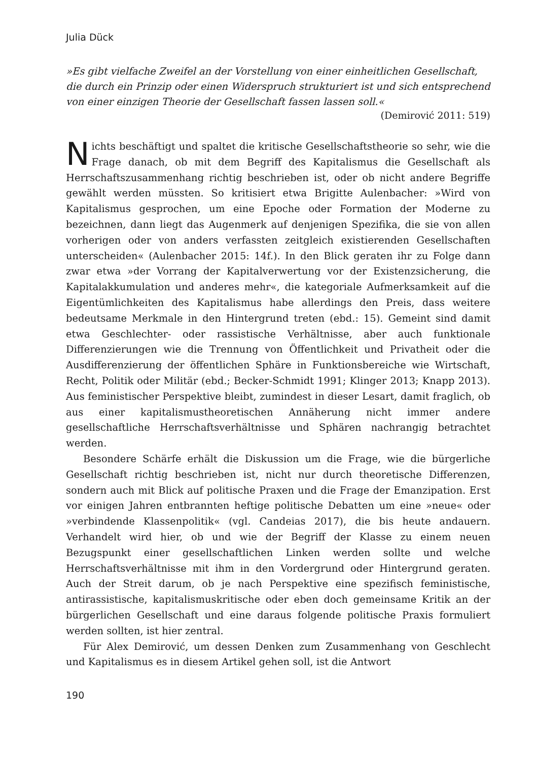Julia Dück
»Es gibt vielfache Zweifel an der Vorstellung von einer einheitlichen Gesellschaft, die durch ein Prinzip oder einen Widerspruch strukturiert ist und sich entsprechend von einer einzigen Theorie der Gesellschaft fassen lassen soll.«
(Demirović 2011: 519)
Nichts beschäftigt und spaltet die kritische Gesellschaftstheorie so sehr, wie die Frage danach, ob mit dem Begriff des Kapitalismus die Gesellschaft als Herrschaftszusammenhang richtig beschrieben ist, oder ob nicht andere Begriffe gewählt werden müssten. So kritisiert etwa Brigitte Aulenbacher: »Wird von Kapitalismus gesprochen, um eine Epoche oder Formation der Moderne zu bezeichnen, dann liegt das Augenmerk auf denjenigen Spezifika, die sie von allen vorherigen oder von anders verfassten zeitgleich existierenden Gesellschaften unterscheiden« (Aulenbacher 2015: 14f.). In den Blick geraten ihr zu Folge dann zwar etwa »der Vorrang der Kapitalverwertung vor der Existenzsicherung, die Kapitalakkumulation und anderes mehr«, die kategoriale Aufmerksamkeit auf die Eigentümlichkeiten des Kapitalismus habe allerdings den Preis, dass weitere bedeutsame Merkmale in den Hintergrund treten (ebd.: 15). Gemeint sind damit etwa Geschlechter- oder rassistische Verhältnisse, aber auch funktionale Differenzierungen wie die Trennung von Öffentlichkeit und Privatheit oder die Ausdifferenzierung der öffentlichen Sphäre in Funktionsbereiche wie Wirtschaft, Recht, Politik oder Militär (ebd.; Becker-Schmidt 1991; Klinger 2013; Knapp 2013). Aus feministischer Perspektive bleibt, zumindest in dieser Lesart, damit fraglich, ob aus einer kapitalismustheoretischen Annäherung nicht immer andere gesellschaftliche Herrschaftsverhältnisse und Sphären nachrangig betrachtet werden.
Besondere Schärfe erhält die Diskussion um die Frage, wie die bürgerliche Gesellschaft richtig beschrieben ist, nicht nur durch theoretische Differenzen, sondern auch mit Blick auf politische Praxen und die Frage der Emanzipation. Erst vor einigen Jahren entbrannten heftige politische Debatten um eine »neue« oder »verbindende Klassenpolitik« (vgl. Candeias 2017), die bis heute andauern. Verhandelt wird hier, ob und wie der Begriff der Klasse zu einem neuen Bezugspunkt einer gesellschaftlichen Linken werden sollte und welche Herrschaftsverhältnisse mit ihm in den Vordergrund oder Hintergrund geraten. Auch der Streit darum, ob je nach Perspektive eine spezifisch feministische, antirassistische, kapitalismuskritische oder eben doch gemeinsame Kritik an der bürgerlichen Gesellschaft und eine daraus folgende politische Praxis formuliert werden sollten, ist hier zentral.
Für Alex Demirović, um dessen Denken zum Zusammenhang von Geschlecht und Kapitalismus es in diesem Artikel gehen soll, ist die Antwort
190